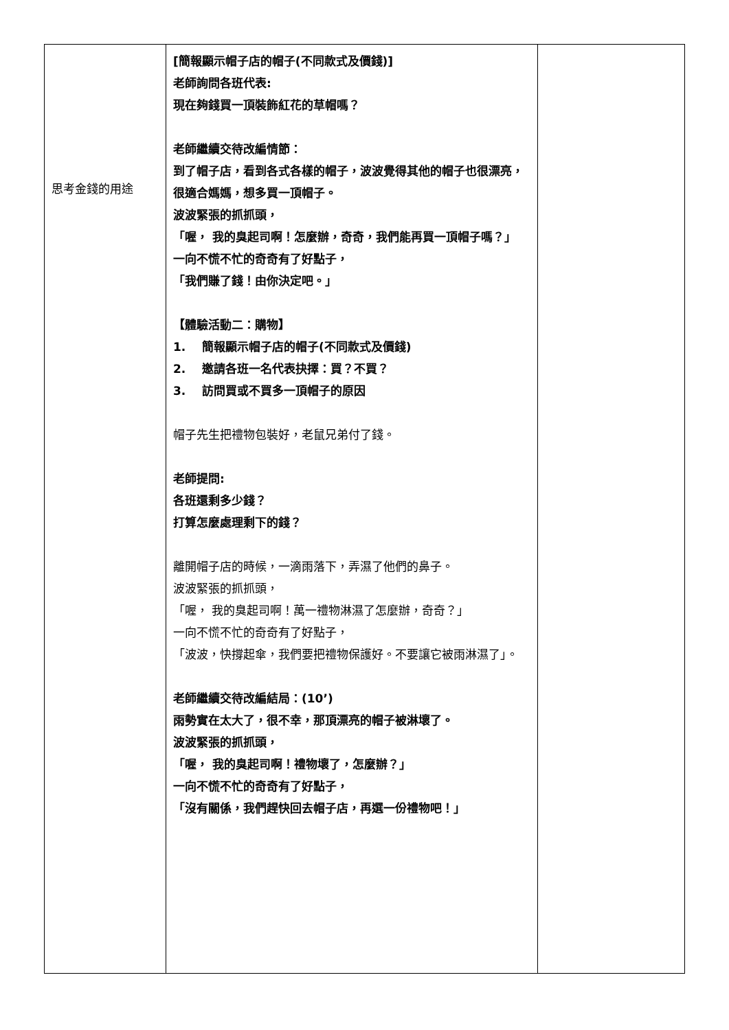| 思考金錢的用途 | [簡報顯示帽子店的帽子(不同款式及價錢)] 老師詢問各班代表: 現在夠錢買一頂裝飾紅花的草帽嗎？ 老師繼續交待改編情節： 到了帽子店，看到各式各樣的帽子，波波覺得其他的帽子也很漂亮，很適合媽媽，想多買一頂帽子。 波波緊張的抓抓頭， 「喔， 我的臭起司啊！怎麼辦，奇奇，我們能再買一頂帽子嗎？」 一向不慌不忙的奇奇有了好點子， 「我們賺了錢！由你決定吧。」 【體驗活動二：購物】 1. 簡報顯示帽子店的帽子(不同款式及價錢) 2. 邀請各班一名代表抉擇：買？不買？ 3. 訪問買或不買多一頂帽子的原因 帽子先生把禮物包裝好，老鼠兄弟付了錢。 老師提問: 各班還剩多少錢？ 打算怎麼處理剩下的錢？ 離開帽子店的時候，一滴雨落下，弄濕了他們的鼻子。 波波緊張的抓抓頭， 「喔， 我的臭起司啊！萬一禮物淋濕了怎麼辦，奇奇？」 一向不慌不忙的奇奇有了好點子， 「波波，快撐起傘，我們要把禮物保護好。不要讓它被雨淋濕了」。 老師繼續交待改編結局：(10’) 雨勢實在太大了，很不幸，那頂漂亮的帽子被淋壞了。 波波緊張的抓抓頭， 「喔， 我的臭起司啊！禮物壞了，怎麼辦？」 一向不慌不忙的奇奇有了好點子， 「沒有關係，我們趕快回去帽子店，再選一份禮物吧！」 | |